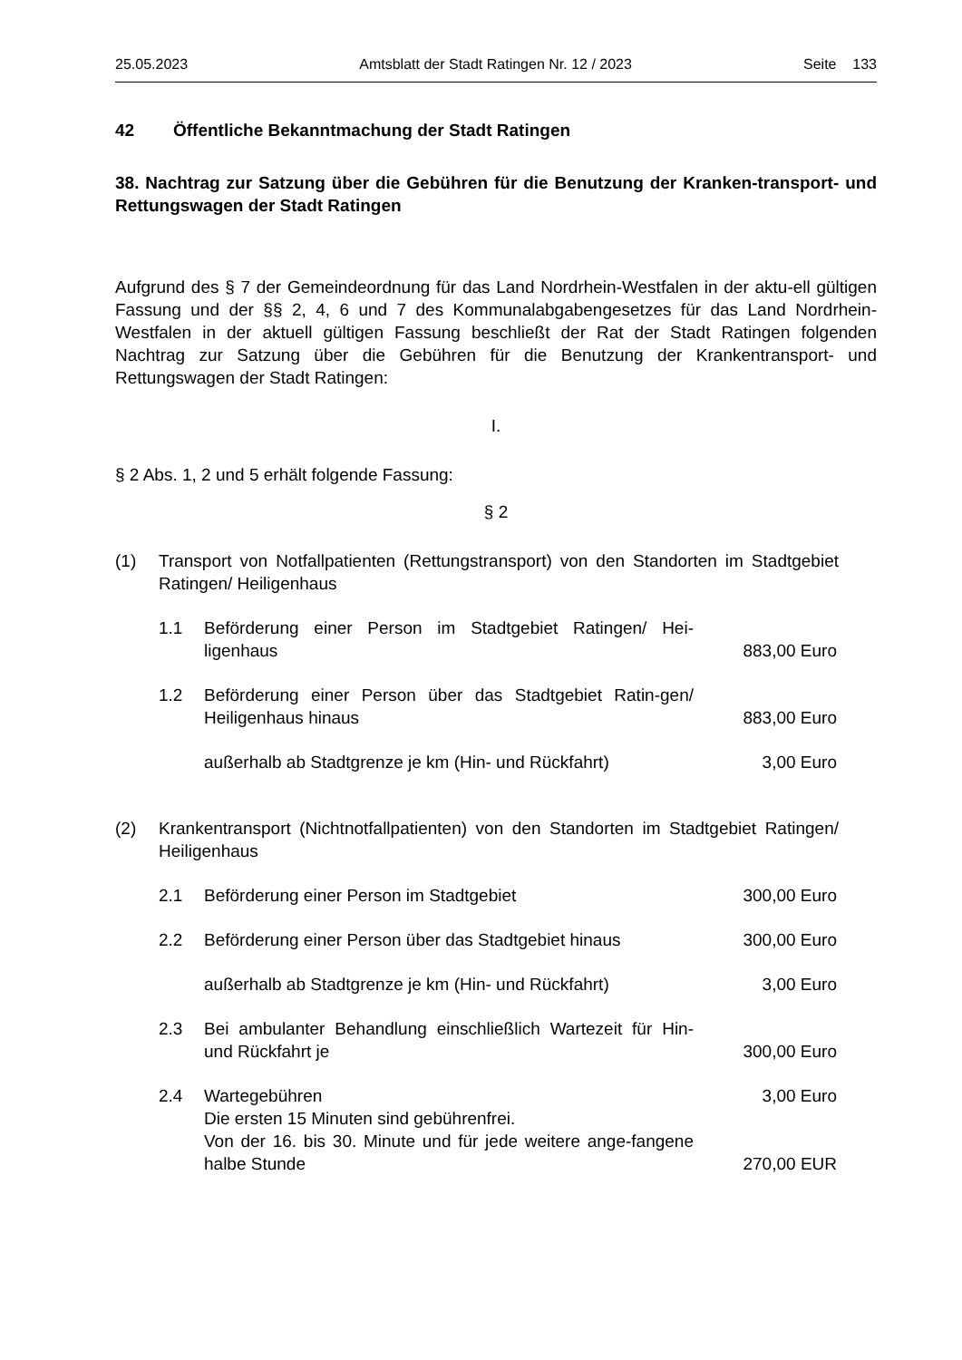25.05.2023 Amtsblatt der Stadt Ratingen Nr. 12 / 2023 Seite 133
42 Öffentliche Bekanntmachung der Stadt Ratingen
38. Nachtrag zur Satzung über die Gebühren für die Benutzung der Kranken-transport- und Rettungswagen der Stadt Ratingen
Aufgrund des § 7 der Gemeindeordnung für das Land Nordrhein-Westfalen in der aktu-ell gültigen Fassung und der §§ 2, 4, 6 und 7 des Kommunalabgabengesetzes für das Land Nordrhein-Westfalen in der aktuell gültigen Fassung beschließt der Rat der Stadt Ratingen folgenden Nachtrag zur Satzung über die Gebühren für die Benutzung der Krankentransport- und Rettungswagen der Stadt Ratingen:
I.
§ 2 Abs. 1, 2 und 5 erhält folgende Fassung:
§ 2
(1) Transport von Notfallpatienten (Rettungstransport) von den Standorten im Stadtgebiet Ratingen/ Heiligenhaus
1.1 Beförderung einer Person im Stadtgebiet Ratingen/ Hei-ligenhaus 883,00 Euro
1.2 Beförderung einer Person über das Stadtgebiet Ratin-gen/ Heiligenhaus hinaus 883,00 Euro
außerhalb ab Stadtgrenze je km (Hin- und Rückfahrt) 3,00 Euro
(2) Krankentransport (Nichtnotfallpatienten) von den Standorten im Stadtgebiet Ratingen/ Heiligenhaus
2.1 Beförderung einer Person im Stadtgebiet 300,00 Euro
2.2 Beförderung einer Person über das Stadtgebiet hinaus 300,00 Euro
außerhalb ab Stadtgrenze je km (Hin- und Rückfahrt) 3,00 Euro
2.3 Bei ambulanter Behandlung einschließlich Wartezeit für Hin- und Rückfahrt je 300,00 Euro
2.4 Wartegebühren 3,00 Euro
Die ersten 15 Minuten sind gebührenfrei.
Von der 16. bis 30. Minute und für jede weitere ange-fangene halbe Stunde 270,00 EUR